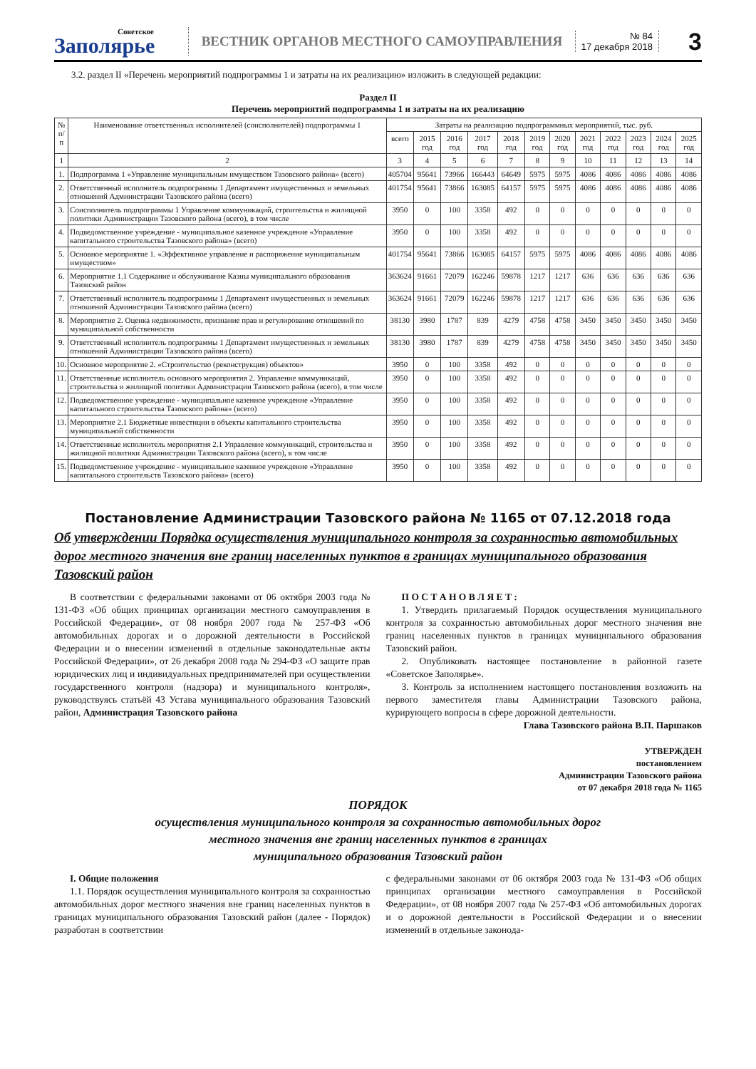Советское
Заполярье
ВЕСТНИК ОРГАНОВ МЕСТНОГО САМОУПРАВЛЕНИЯ
№ 84
17 декабря 2018
3
3.2. раздел II «Перечень мероприятий подпрограммы 1 и затраты на их реализацию» изложить в следующей редакции:
Раздел II
Перечень мероприятий подпрограммы 1 и затраты на их реализацию
| № п/п | Наименование ответственных исполнителей (соисполнителей) подпрограммы 1 | Затраты на реализацию подпрограммных мероприятий, тыс. руб. | | | | | | | | | | | |
| --- | --- | --- | --- | --- | --- | --- | --- | --- | --- | --- | --- | --- | --- |
| | | всего | 2015 год | 2016 год | 2017 год | 2018 год | 2019 год | 2020 год | 2021 год | 2022 год | 2023 год | 2024 год | 2025 год |
| 1 | 2 | 3 | 4 | 5 | 6 | 7 | 8 | 9 | 10 | 11 | 12 | 13 | 14 |
| 1. | Подпрограмма 1 «Управление муниципальным имуществом Тазовского района» (всего) | 405704 | 95641 | 73966 | 166443 | 64649 | 5975 | 5975 | 4086 | 4086 | 4086 | 4086 | 4086 |
| 2. | Ответственный исполнитель подпрограммы 1 Департамент имущественных и земельных отношений Администрации Тазовского района (всего) | 401754 | 95641 | 73866 | 163085 | 64157 | 5975 | 5975 | 4086 | 4086 | 4086 | 4086 | 4086 |
| 3. | Соисполнитель подпрограммы 1 Управление коммуникаций, строительства и жилищной политики Администрации Тазовского района (всего), в том числе | 3950 | 0 | 100 | 3358 | 492 | 0 | 0 | 0 | 0 | 0 | 0 | 0 |
| 4. | Подведомственное учреждение - муниципальное казенное учреждение «Управление капитального строительства Тазовского района» (всего) | 3950 | 0 | 100 | 3358 | 492 | 0 | 0 | 0 | 0 | 0 | 0 | 0 |
| 5. | Основное мероприятие 1. «Эффективное управление и распоряжение муниципальным имуществом» | 401754 | 95641 | 73866 | 163085 | 64157 | 5975 | 5975 | 4086 | 4086 | 4086 | 4086 | 4086 |
| 6. | Мероприятие 1.1 Содержание и обслуживание Казны муниципального образования Тазовский район | 363624 | 91661 | 72079 | 162246 | 59878 | 1217 | 1217 | 636 | 636 | 636 | 636 | 636 |
| 7. | Ответственный исполнитель подпрограммы 1 Департамент имущественных и земельных отношений Администрации Тазовского района (всего) | 363624 | 91661 | 72079 | 162246 | 59878 | 1217 | 1217 | 636 | 636 | 636 | 636 | 636 |
| 8. | Мероприятие 2. Оценка недвижимости, признание прав и регулирование отношений по муниципальной собственности | 38130 | 3980 | 1787 | 839 | 4279 | 4758 | 4758 | 3450 | 3450 | 3450 | 3450 | 3450 |
| 9. | Ответственный исполнитель подпрограммы 1 Департамент имущественных и земельных отношений Администрации Тазовского района (всего) | 38130 | 3980 | 1787 | 839 | 4279 | 4758 | 4758 | 3450 | 3450 | 3450 | 3450 | 3450 |
| 10. | Основное мероприятие 2. «Строительство (реконструкция) объектов» | 3950 | 0 | 100 | 3358 | 492 | 0 | 0 | 0 | 0 | 0 | 0 | 0 |
| 11. | Ответственные исполнитель основного мероприятия 2. Управление коммуникаций, строительства и жилищной политики Администрации Тазовского района (всего), в том числе | 3950 | 0 | 100 | 3358 | 492 | 0 | 0 | 0 | 0 | 0 | 0 | 0 |
| 12. | Подведомственное учреждение - муниципальное казенное учреждение «Управление капитального строительства Тазовского района» (всего) | 3950 | 0 | 100 | 3358 | 492 | 0 | 0 | 0 | 0 | 0 | 0 | 0 |
| 13. | Мероприятие 2.1 Бюджетные инвестиции в объекты капитального строительства муниципальной собственности | 3950 | 0 | 100 | 3358 | 492 | 0 | 0 | 0 | 0 | 0 | 0 | 0 |
| 14. | Ответственные исполнитель мероприятия 2.1 Управление коммуникаций, строительства и жилищной политики Администрации Тазовского района (всего), в том числе | 3950 | 0 | 100 | 3358 | 492 | 0 | 0 | 0 | 0 | 0 | 0 | 0 |
| 15. | Подведомственное учреждение - муниципальное казенное учреждение «Управление капитального строительств Тазовского района» (всего) | 3950 | 0 | 100 | 3358 | 492 | 0 | 0 | 0 | 0 | 0 | 0 | 0 |
Постановление Администрации Тазовского района № 1165 от 07.12.2018 года
Об утверждении Порядка осуществления муниципального контроля за сохранностью автомобильных дорог местного значения вне границ населенных пунктов в границах муниципального образования Тазовский район
В соответствии с федеральными законами от 06 октября 2003 года № 131-ФЗ «Об общих принципах организации местного самоуправления в Российской Федерации», от 08 ноября 2007 года № 257-ФЗ «Об автомобильных дорогах и о дорожной деятельности в Российской Федерации и о внесении изменений в отдельные законодательные акты Российской Федерации», от 26 декабря 2008 года № 294-ФЗ «О защите прав юридических лиц и индивидуальных предпринимателей при осуществлении государственного контроля (надзора) и муниципального контроля», руководствуясь статьёй 43 Устава муниципального образования Тазовский район, Администрация Тазовского района
П О С Т А Н О В Л Я Е Т :
1. Утвердить прилагаемый Порядок осуществления муниципального контроля за сохранностью автомобильных дорог местного значения вне границ населенных пунктов в границах муниципального образования Тазовский район.
2. Опубликовать настоящее постановление в районной газете «Советское Заполярье».
3. Контроль за исполнением настоящего постановления возложить на первого заместителя главы Администрации Тазовского района, курирующего вопросы в сфере дорожной деятельности.
Глава Тазовского района В.П. Паршаков
УТВЕРЖДЕН
постановлением
Администрации Тазовского района
от 07 декабря 2018 года № 1165
ПОРЯДОК
осуществления муниципального контроля за сохранностью автомобильных дорог
местного значения вне границ населенных пунктов в границах
муниципального образования Тазовский район
I. Общие положения
1.1. Порядок осуществления муниципального контроля за сохранностью автомобильных дорог местного значения вне границ населенных пунктов в границах муниципального образования Тазовский район (далее - Порядок) разработан в соответствии
с федеральными законами от 06 октября 2003 года № 131-ФЗ «Об общих принципах организации местного самоуправления в Российской Федерации», от 08 ноября 2007 года № 257-ФЗ «Об автомобильных дорогах и о дорожной деятельности в Российской Федерации и о внесении изменений в отдельные законода-